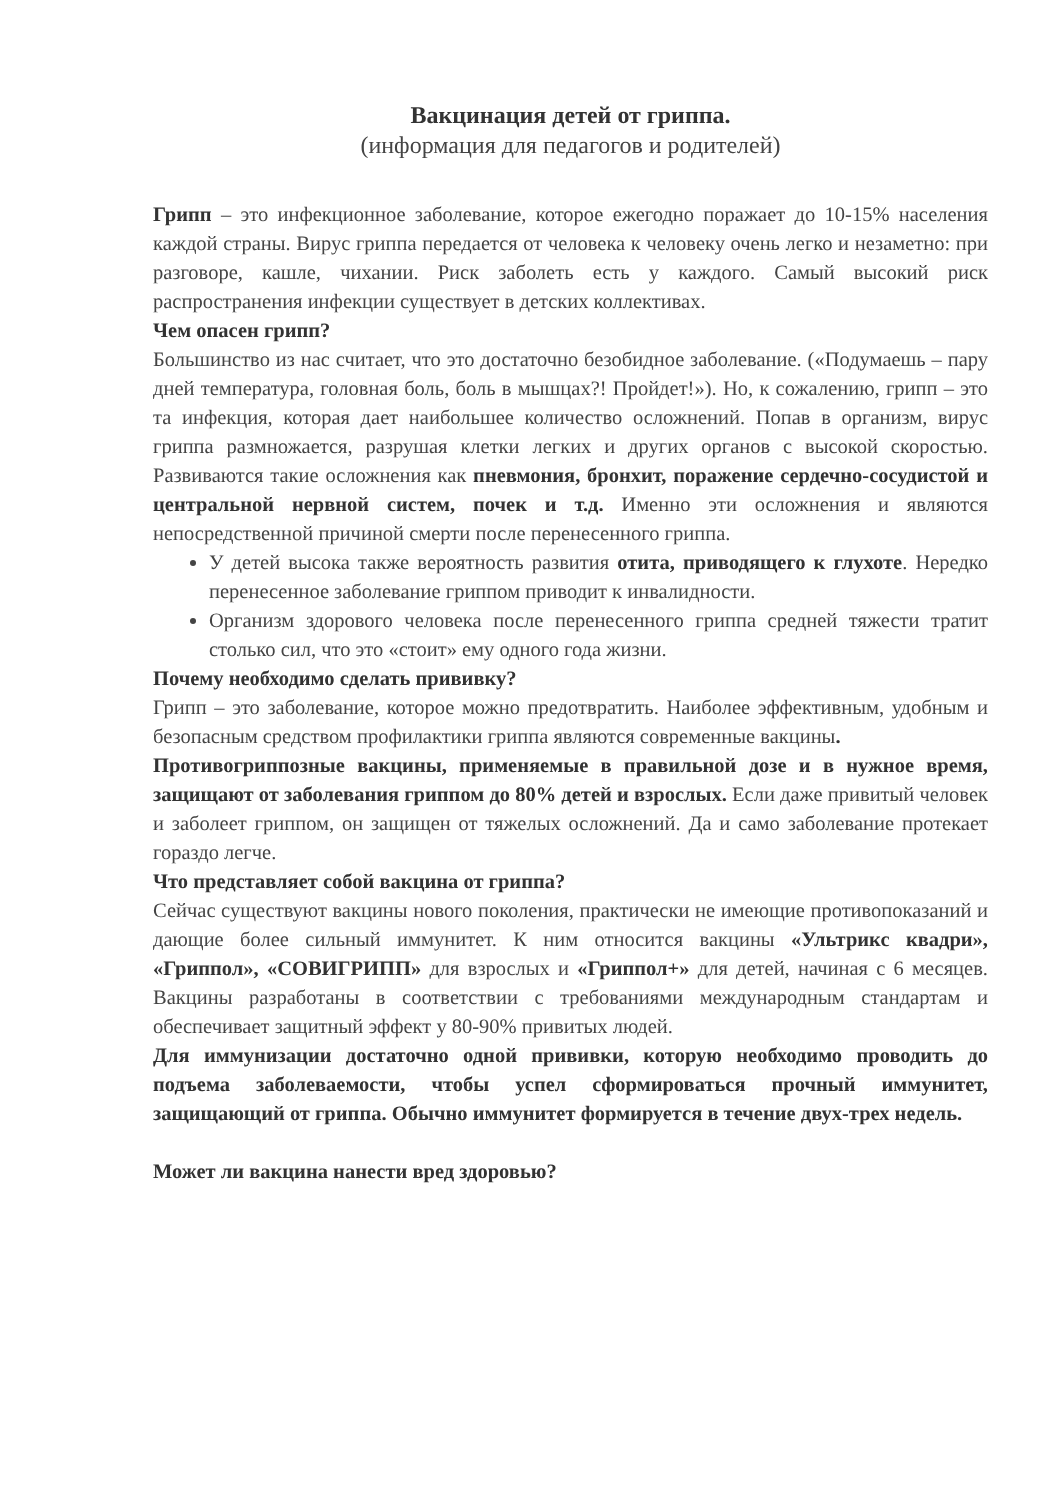Вакцинация детей от гриппа.
(информация для педагогов и родителей)
Грипп – это инфекционное заболевание, которое ежегодно поражает до 10-15% населения каждой страны. Вирус гриппа передается от человека к человеку очень легко и незаметно: при разговоре, кашле, чихании. Риск заболеть есть у каждого. Самый высокий риск распространения инфекции существует в детских коллективах.
Чем опасен грипп?
Большинство из нас считает, что это достаточно безобидное заболевание. («Подумаешь – пару дней температура, головная боль, боль в мышцах?! Пройдет!»). Но, к сожалению, грипп – это та инфекция, которая дает наибольшее количество осложнений. Попав в организм, вирус гриппа размножается, разрушая клетки легких и других органов с высокой скоростью. Развиваются такие осложнения как пневмония, бронхит, поражение сердечно-сосудистой и центральной нервной систем, почек и т.д. Именно эти осложнения и являются непосредственной причиной смерти после перенесенного гриппа.
У детей высока также вероятность развития отита, приводящего к глухоте. Нередко перенесенное заболевание гриппом приводит к инвалидности.
Организм здорового человека после перенесенного гриппа средней тяжести тратит столько сил, что это «стоит» ему одного года жизни.
Почему необходимо сделать прививку?
Грипп – это заболевание, которое можно предотвратить. Наиболее эффективным, удобным и безопасным средством профилактики гриппа являются современные вакцины.
Противогриппозные вакцины, применяемые в правильной дозе и в нужное время, защищают от заболевания гриппом до 80% детей и взрослых. Если даже привитый человек и заболеет гриппом, он защищен от тяжелых осложнений. Да и само заболевание протекает гораздо легче.
Что представляет собой вакцина от гриппа?
Сейчас существуют вакцины нового поколения, практически не имеющие противопоказаний и дающие более сильный иммунитет. К ним относится вакцины «Ультрикс квадри», «Гриппол», «СОВИГРИПП» для взрослых и «Гриппол+» для детей, начиная с 6 месяцев. Вакцины разработаны в соответствии с требованиями международным стандартам и обеспечивает защитный эффект у 80-90% привитых людей.
Для иммунизации достаточно одной прививки, которую необходимо проводить до подъема заболеваемости, чтобы успел сформироваться прочный иммунитет, защищающий от гриппа. Обычно иммунитет формируется в течение двух-трех недель.
Может ли вакцина нанести вред здоровью?